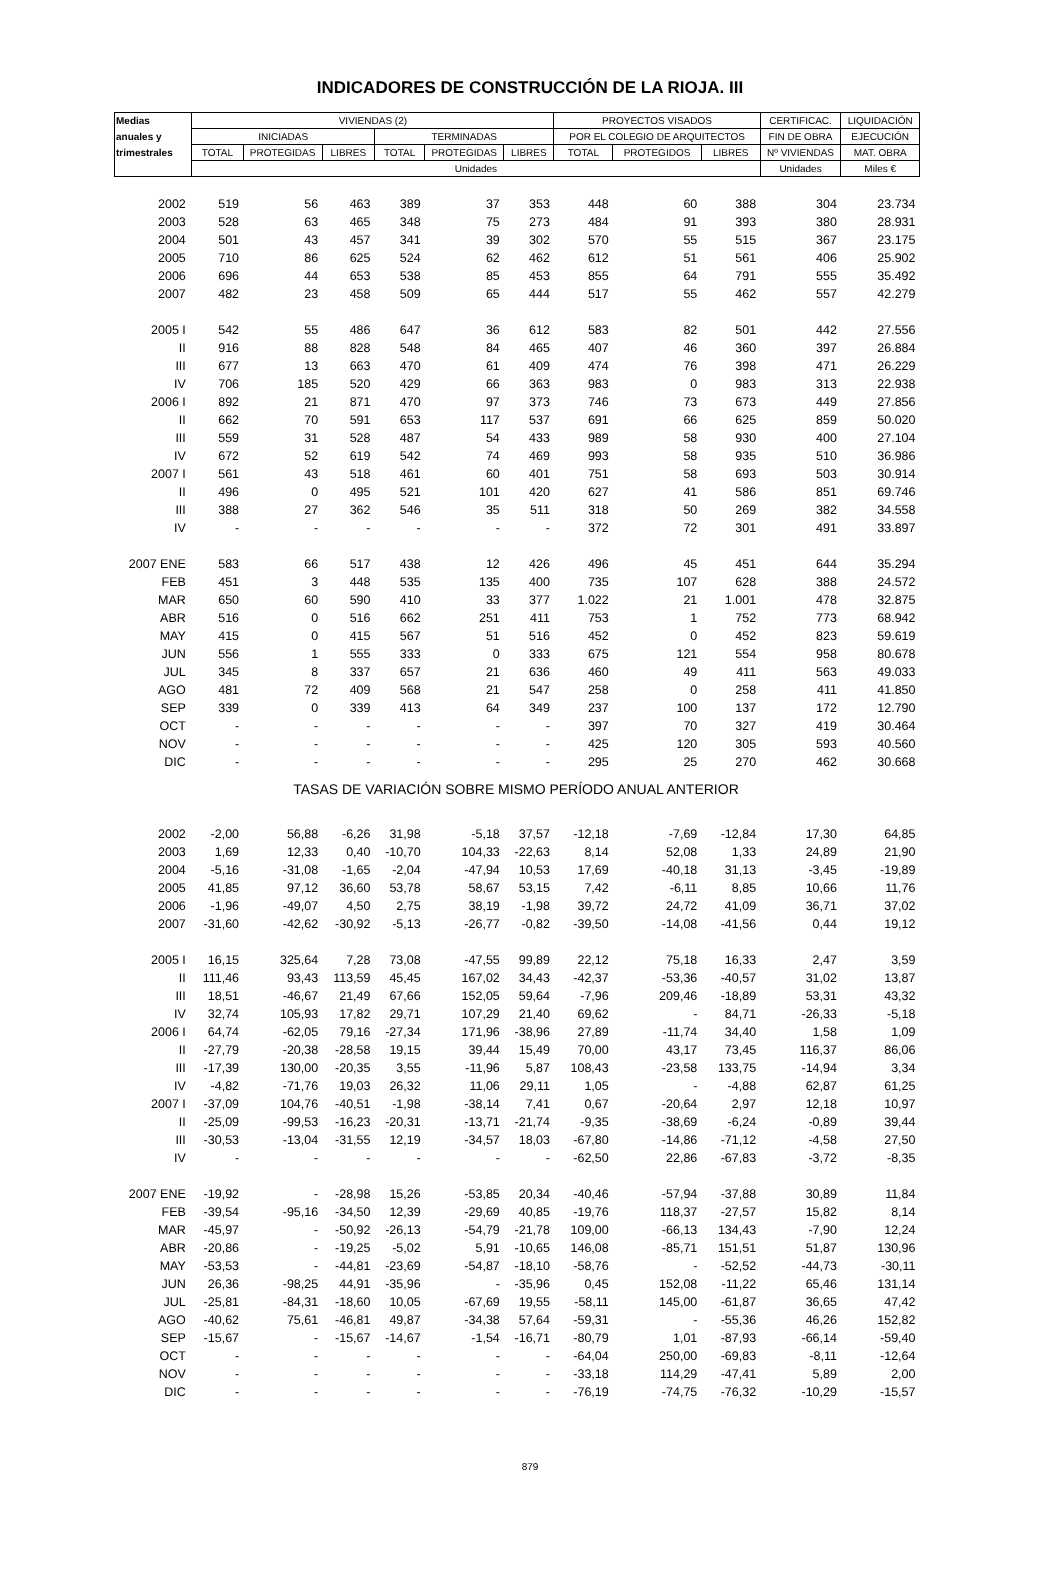INDICADORES DE CONSTRUCCIÓN DE LA RIOJA. III
| Medias | VIVIENDAS (2) | | | | | | PROYECTOS VISADOS | | | CERTIFICAC. | LIQUIDACIÓN |
| --- | --- | --- | --- | --- | --- | --- | --- | --- | --- | --- | --- |
| anuales y | INICIADAS | | | TERMINADAS | | | POR EL COLEGIO DE ARQUITECTOS | | | FIN DE OBRA | EJECUCIÓN |
| trimestrales | TOTAL | PROTEGIDAS | LIBRES | TOTAL | PROTEGIDAS | LIBRES | TOTAL | PROTEGIDOS | LIBRES | Nº VIVIENDAS | MAT. OBRA |
| | Unidades | | | | | | | | | Unidades | Miles € |
| 2002 | 519 | 56 | 463 | 389 | 37 | 353 | 448 | 60 | 388 | 304 | 23.734 |
| 2003 | 528 | 63 | 465 | 348 | 75 | 273 | 484 | 91 | 393 | 380 | 28.931 |
| 2004 | 501 | 43 | 457 | 341 | 39 | 302 | 570 | 55 | 515 | 367 | 23.175 |
| 2005 | 710 | 86 | 625 | 524 | 62 | 462 | 612 | 51 | 561 | 406 | 25.902 |
| 2006 | 696 | 44 | 653 | 538 | 85 | 453 | 855 | 64 | 791 | 555 | 35.492 |
| 2007 | 482 | 23 | 458 | 509 | 65 | 444 | 517 | 55 | 462 | 557 | 42.279 |
| 2005 I | 542 | 55 | 486 | 647 | 36 | 612 | 583 | 82 | 501 | 442 | 27.556 |
| II | 916 | 88 | 828 | 548 | 84 | 465 | 407 | 46 | 360 | 397 | 26.884 |
| III | 677 | 13 | 663 | 470 | 61 | 409 | 474 | 76 | 398 | 471 | 26.229 |
| IV | 706 | 185 | 520 | 429 | 66 | 363 | 983 | 0 | 983 | 313 | 22.938 |
| 2006 I | 892 | 21 | 871 | 470 | 97 | 373 | 746 | 73 | 673 | 449 | 27.856 |
| II | 662 | 70 | 591 | 653 | 117 | 537 | 691 | 66 | 625 | 859 | 50.020 |
| III | 559 | 31 | 528 | 487 | 54 | 433 | 989 | 58 | 930 | 400 | 27.104 |
| IV | 672 | 52 | 619 | 542 | 74 | 469 | 993 | 58 | 935 | 510 | 36.986 |
| 2007 I | 561 | 43 | 518 | 461 | 60 | 401 | 751 | 58 | 693 | 503 | 30.914 |
| II | 496 | 0 | 495 | 521 | 101 | 420 | 627 | 41 | 586 | 851 | 69.746 |
| III | 388 | 27 | 362 | 546 | 35 | 511 | 318 | 50 | 269 | 382 | 34.558 |
| IV | - | - | - | - | - | - | 372 | 72 | 301 | 491 | 33.897 |
| 2007 ENE | 583 | 66 | 517 | 438 | 12 | 426 | 496 | 45 | 451 | 644 | 35.294 |
| FEB | 451 | 3 | 448 | 535 | 135 | 400 | 735 | 107 | 628 | 388 | 24.572 |
| MAR | 650 | 60 | 590 | 410 | 33 | 377 | 1.022 | 21 | 1.001 | 478 | 32.875 |
| ABR | 516 | 0 | 516 | 662 | 251 | 411 | 753 | 1 | 752 | 773 | 68.942 |
| MAY | 415 | 0 | 415 | 567 | 51 | 516 | 452 | 0 | 452 | 823 | 59.619 |
| JUN | 556 | 1 | 555 | 333 | 0 | 333 | 675 | 121 | 554 | 958 | 80.678 |
| JUL | 345 | 8 | 337 | 657 | 21 | 636 | 460 | 49 | 411 | 563 | 49.033 |
| AGO | 481 | 72 | 409 | 568 | 21 | 547 | 258 | 0 | 258 | 411 | 41.850 |
| SEP | 339 | 0 | 339 | 413 | 64 | 349 | 237 | 100 | 137 | 172 | 12.790 |
| OCT | - | - | - | - | - | - | 397 | 70 | 327 | 419 | 30.464 |
| NOV | - | - | - | - | - | - | 425 | 120 | 305 | 593 | 40.560 |
| DIC | - | - | - | - | - | - | 295 | 25 | 270 | 462 | 30.668 |
| TASAS DE VARIACIÓN SOBRE MISMO PERÍODO ANUAL ANTERIOR | | | | | | | | | | | |
| 2002 | -2,00 | 56,88 | -6,26 | 31,98 | -5,18 | 37,57 | -12,18 | -7,69 | -12,84 | 17,30 | 64,85 |
| 2003 | 1,69 | 12,33 | 0,40 | -10,70 | 104,33 | -22,63 | 8,14 | 52,08 | 1,33 | 24,89 | 21,90 |
| 2004 | -5,16 | -31,08 | -1,65 | -2,04 | -47,94 | 10,53 | 17,69 | -40,18 | 31,13 | -3,45 | -19,89 |
| 2005 | 41,85 | 97,12 | 36,60 | 53,78 | 58,67 | 53,15 | 7,42 | -6,11 | 8,85 | 10,66 | 11,76 |
| 2006 | -1,96 | -49,07 | 4,50 | 2,75 | 38,19 | -1,98 | 39,72 | 24,72 | 41,09 | 36,71 | 37,02 |
| 2007 | -31,60 | -42,62 | -30,92 | -5,13 | -26,77 | -0,82 | -39,50 | -14,08 | -41,56 | 0,44 | 19,12 |
| 2005 I | 16,15 | 325,64 | 7,28 | 73,08 | -47,55 | 99,89 | 22,12 | 75,18 | 16,33 | 2,47 | 3,59 |
| II | 111,46 | 93,43 | 113,59 | 45,45 | 167,02 | 34,43 | -42,37 | -53,36 | -40,57 | 31,02 | 13,87 |
| III | 18,51 | -46,67 | 21,49 | 67,66 | 152,05 | 59,64 | -7,96 | 209,46 | -18,89 | 53,31 | 43,32 |
| IV | 32,74 | 105,93 | 17,82 | 29,71 | 107,29 | 21,40 | 69,62 | - | 84,71 | -26,33 | -5,18 |
| 2006 I | 64,74 | -62,05 | 79,16 | -27,34 | 171,96 | -38,96 | 27,89 | -11,74 | 34,40 | 1,58 | 1,09 |
| II | -27,79 | -20,38 | -28,58 | 19,15 | 39,44 | 15,49 | 70,00 | 43,17 | 73,45 | 116,37 | 86,06 |
| III | -17,39 | 130,00 | -20,35 | 3,55 | -11,96 | 5,87 | 108,43 | -23,58 | 133,75 | -14,94 | 3,34 |
| IV | -4,82 | -71,76 | 19,03 | 26,32 | 11,06 | 29,11 | 1,05 | - | -4,88 | 62,87 | 61,25 |
| 2007 I | -37,09 | 104,76 | -40,51 | -1,98 | -38,14 | 7,41 | 0,67 | -20,64 | 2,97 | 12,18 | 10,97 |
| II | -25,09 | -99,53 | -16,23 | -20,31 | -13,71 | -21,74 | -9,35 | -38,69 | -6,24 | -0,89 | 39,44 |
| III | -30,53 | -13,04 | -31,55 | 12,19 | -34,57 | 18,03 | -67,80 | -14,86 | -71,12 | -4,58 | 27,50 |
| IV | - | - | - | - | - | - | -62,50 | 22,86 | -67,83 | -3,72 | -8,35 |
| 2007 ENE | -19,92 | - | -28,98 | 15,26 | -53,85 | 20,34 | -40,46 | -57,94 | -37,88 | 30,89 | 11,84 |
| FEB | -39,54 | -95,16 | -34,50 | 12,39 | -29,69 | 40,85 | -19,76 | 118,37 | -27,57 | 15,82 | 8,14 |
| MAR | -45,97 | - | -50,92 | -26,13 | -54,79 | -21,78 | 109,00 | -66,13 | 134,43 | -7,90 | 12,24 |
| ABR | -20,86 | - | -19,25 | -5,02 | 5,91 | -10,65 | 146,08 | -85,71 | 151,51 | 51,87 | 130,96 |
| MAY | -53,53 | - | -44,81 | -23,69 | -54,87 | -18,10 | -58,76 | - | -52,52 | -44,73 | -30,11 |
| JUN | 26,36 | -98,25 | 44,91 | -35,96 | - | -35,96 | 0,45 | 152,08 | -11,22 | 65,46 | 131,14 |
| JUL | -25,81 | -84,31 | -18,60 | 10,05 | -67,69 | 19,55 | -58,11 | 145,00 | -61,87 | 36,65 | 47,42 |
| AGO | -40,62 | 75,61 | -46,81 | 49,87 | -34,38 | 57,64 | -59,31 | - | -55,36 | 46,26 | 152,82 |
| SEP | -15,67 | - | -15,67 | -14,67 | -1,54 | -16,71 | -80,79 | 1,01 | -87,93 | -66,14 | -59,40 |
| OCT | - | - | - | - | - | - | -64,04 | 250,00 | -69,83 | -8,11 | -12,64 |
| NOV | - | - | - | - | - | - | -33,18 | 114,29 | -47,41 | 5,89 | 2,00 |
| DIC | - | - | - | - | - | - | -76,19 | -74,75 | -76,32 | -10,29 | -15,57 |
879